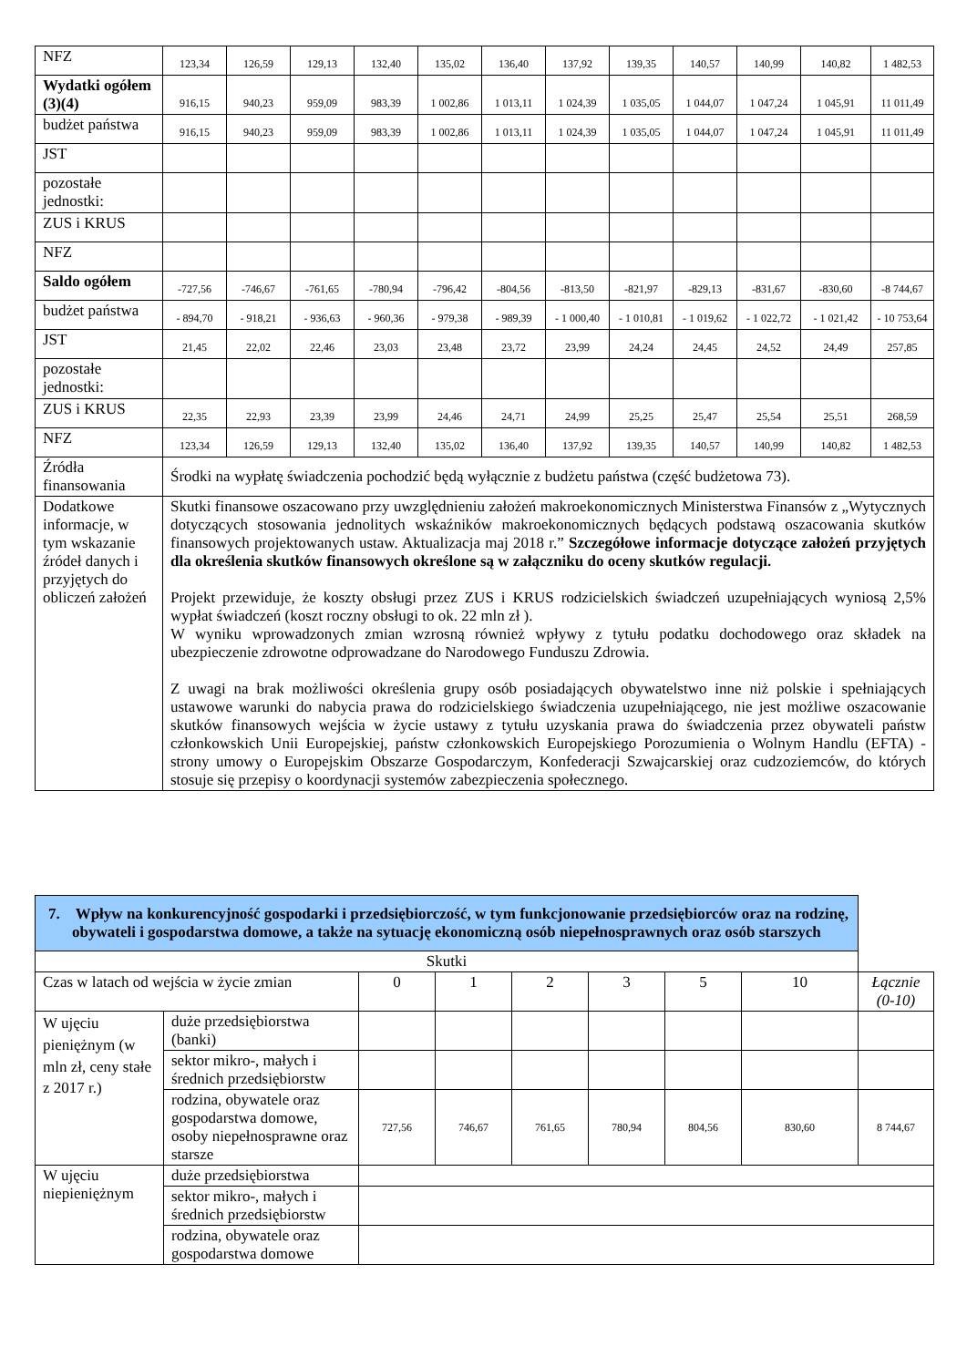| NFZ | 123,34 | 126,59 | 129,13 | 132,40 | 135,02 | 136,40 | 137,92 | 139,35 | 140,57 | 140,99 | 140,82 | 1 482,53 |
| Wydatki ogółem (3)(4) | 916,15 | 940,23 | 959,09 | 983,39 | 1 002,86 | 1 013,11 | 1 024,39 | 1 035,05 | 1 044,07 | 1 047,24 | 1 045,91 | 11 011,49 |
| budżet państwa | 916,15 | 940,23 | 959,09 | 983,39 | 1 002,86 | 1 013,11 | 1 024,39 | 1 035,05 | 1 044,07 | 1 047,24 | 1 045,91 | 11 011,49 |
| JST | | | | | | | | | | | | |
| pozostałe jednostki: | | | | | | | | | | | | |
| ZUS i KRUS | | | | | | | | | | | | |
| NFZ | | | | | | | | | | | | |
| Saldo ogółem | -727,56 | -746,67 | -761,65 | -780,94 | -796,42 | -804,56 | -813,50 | -821,97 | -829,13 | -831,67 | -830,60 | -8 744,67 |
| budżet państwa | - 894,70 | - 918,21 | - 936,63 | - 960,36 | - 979,38 | - 989,39 | - 1 000,40 | - 1 010,81 | - 1 019,62 | - 1 022,72 | - 1 021,42 | - 10 753,64 |
| JST | 21,45 | 22,02 | 22,46 | 23,03 | 23,48 | 23,72 | 23,99 | 24,24 | 24,45 | 24,52 | 24,49 | 257,85 |
| pozostałe jednostki: | | | | | | | | | | | | |
| ZUS i KRUS | 22,35 | 22,93 | 23,39 | 23,99 | 24,46 | 24,71 | 24,99 | 25,25 | 25,47 | 25,54 | 25,51 | 268,59 |
| NFZ | 123,34 | 126,59 | 129,13 | 132,40 | 135,02 | 136,40 | 137,92 | 139,35 | 140,57 | 140,99 | 140,82 | 1 482,53 |
| Źródła finansowania | Środki na wypłatę świadczenia pochodzić będą wyłącznie z budżetu państwa (część budżetowa 73). | | | | | | | | | | | |
| Dodatkowe informacje, w tym wskazanie źródeł danych i przyjętych do obliczeń założeń | Skutki finansowe oszacowano przy uwzględnieniu założeń makroekonomicznych Ministerstwa Finansów z „Wytycznych dotyczących stosowania jednolitych wskaźników makroekonomicznych będących podstawą oszacowania skutków finansowych projektowanych ustaw. Aktualizacja maj 2018 r.” Szczegółowe informacje dotyczące założeń przyjętych dla określenia skutków finansowych określone są w załączniku do oceny skutków regulacji. Projekt przewiduje, że koszty obsługi przez ZUS i KRUS rodzicielskich świadczeń uzupełniających wyniosą 2,5% wypłat świadczeń (koszt roczny obsługi to ok. 22 mln zł ). W wyniku wprowadzonych zmian wzrosną również wpływy z tytułu podatku dochodowego oraz składek na ubezpieczenie zdrowotne odprowadzane do Narodowego Funduszu Zdrowia. Z uwagi na brak możliwości określenia grupy osób posiadających obywatelstwo inne niż polskie i spełniających ustawowe warunki do nabycia prawa do rodzicielskiego świadczenia uzupełniającego, nie jest możliwe oszacowanie skutków finansowych wejścia w życie ustawy z tytułu uzyskania prawa do świadczenia przez obywateli państw członkowskich Unii Europejskiej, państw członkowskich Europejskiego Porozumienia o Wolnym Handlu (EFTA) - strony umowy o Europejskim Obszarze Gospodarczym, Konfederacji Szwajcarskiej oraz cudzoziemców, do których stosuje się przepisy o koordynacji systemów zabezpieczenia społecznego. | | | | | | | | | | | |
| 7. Wpływ na konkurencyjność gospodarki i przedsiębiorczość, w tym funkcjonowanie przedsiębiorców oraz na rodzinę, obywateli i gospodarstwa domowe, a także na sytuację ekonomiczną osób niepełnosprawnych oraz osób starszych | | | | | | | | |
| Skutki | | | | | | | | |
| Czas w latach od wejścia w życie zmian | | 0 | 1 | 2 | 3 | 5 | 10 | Łącznie (0-10) |
| W ujęciu pieniężnym (w mln zł, ceny stałe z 2017 r.) | duże przedsiębiorstwa (banki) | | | | | | | |
| | sektor mikro-, małych i średnich przedsiębiorstw | | | | | | | |
| | rodzina, obywatele oraz gospodarstwa domowe, osoby niepełnosprawne oraz starsze | 727,56 | 746,67 | 761,65 | 780,94 | 804,56 | 830,60 | 8 744,67 |
| W ujęciu niepieniężnym | duże przedsiębiorstwa | | | | | | | |
| | sektor mikro-, małych i średnich przedsiębiorstw | | | | | | | |
| | rodzina, obywatele oraz gospodarstwa domowe | | | | | | | |